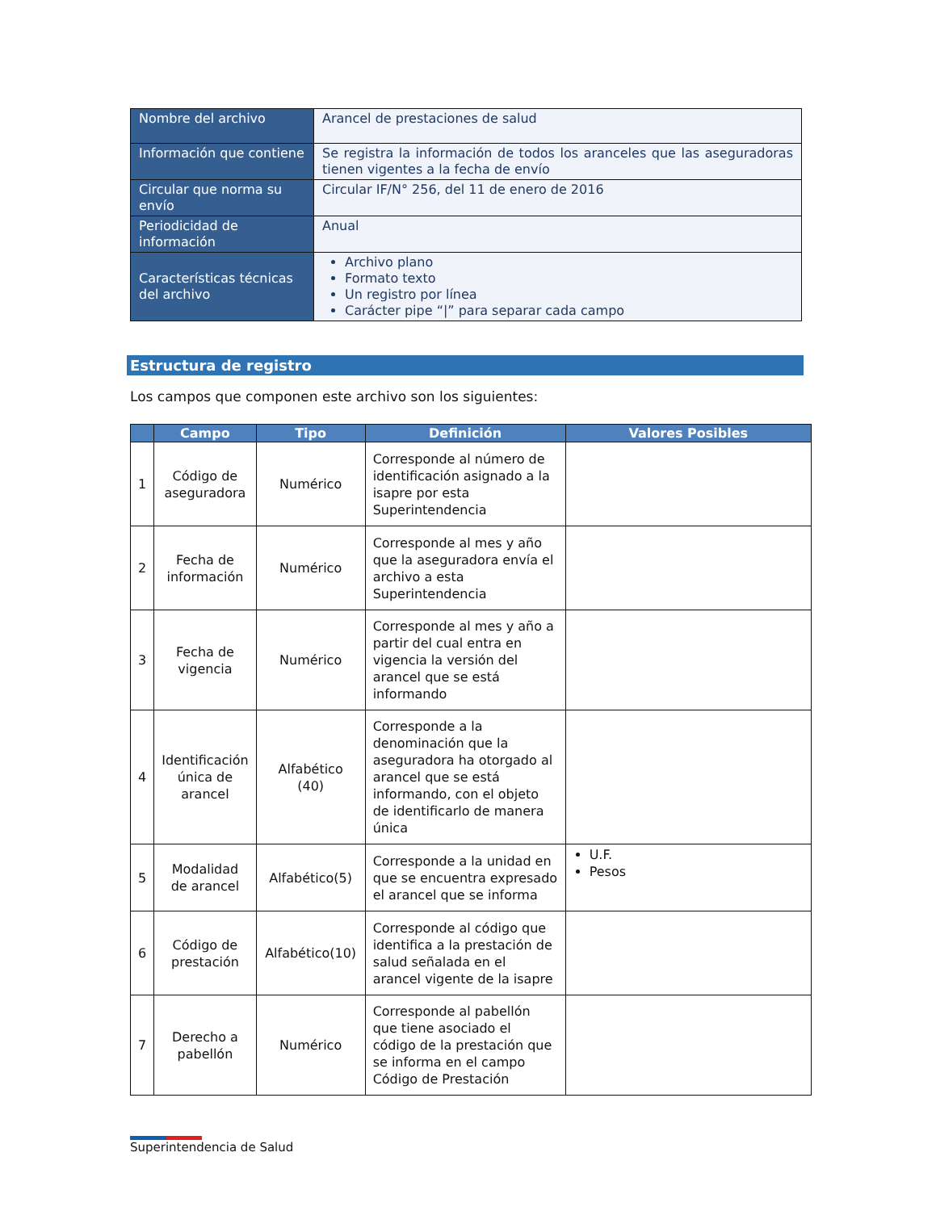| Nombre del archivo | Arancel de prestaciones de salud |
| Información que contiene | Se registra la información de todos los aranceles que las aseguradoras tienen vigentes a la fecha de envío |
| Circular que norma su envío | Circular IF/N° 256, del 11 de enero de 2016 |
| Periodicidad de información | Anual |
| Características técnicas del archivo | Archivo plano Formato texto Un registro por línea Carácter pipe “/” para separar cada campo |
Estructura de registro
Los campos que componen este archivo son los siguientes:
| | Campo | Tipo | Definición | Valores Posibles |
| --- | --- | --- | --- | --- |
| 1 | Código de aseguradora | Numérico | Corresponde al número de identificación asignado a la isapre por esta Superintendencia | |
| 2 | Fecha de información | Numérico | Corresponde al mes y año que la aseguradora envía el archivo a esta Superintendencia | |
| 3 | Fecha de vigencia | Numérico | Corresponde al mes y año a partir del cual entra en vigencia la versión del arancel que se está informando | |
| 4 | Identificación única de arancel | Alfabético (40) | Corresponde a la denominación que la aseguradora ha otorgado al arancel que se está informando, con el objeto de identificarlo de manera única | |
| 5 | Modalidad de arancel | Alfabético(5) | Corresponde a la unidad en que se encuentra expresado el arancel que se informa | U.F. Pesos |
| 6 | Código de prestación | Alfabético(10) | Corresponde al código que identifica a la prestación de salud señalada en el arancel vigente de la isapre | |
| 7 | Derecho a pabellón | Numérico | Corresponde al pabellón que tiene asociado el código de la prestación que se informa en el campo Código de Prestación | |
Superintendencia de Salud